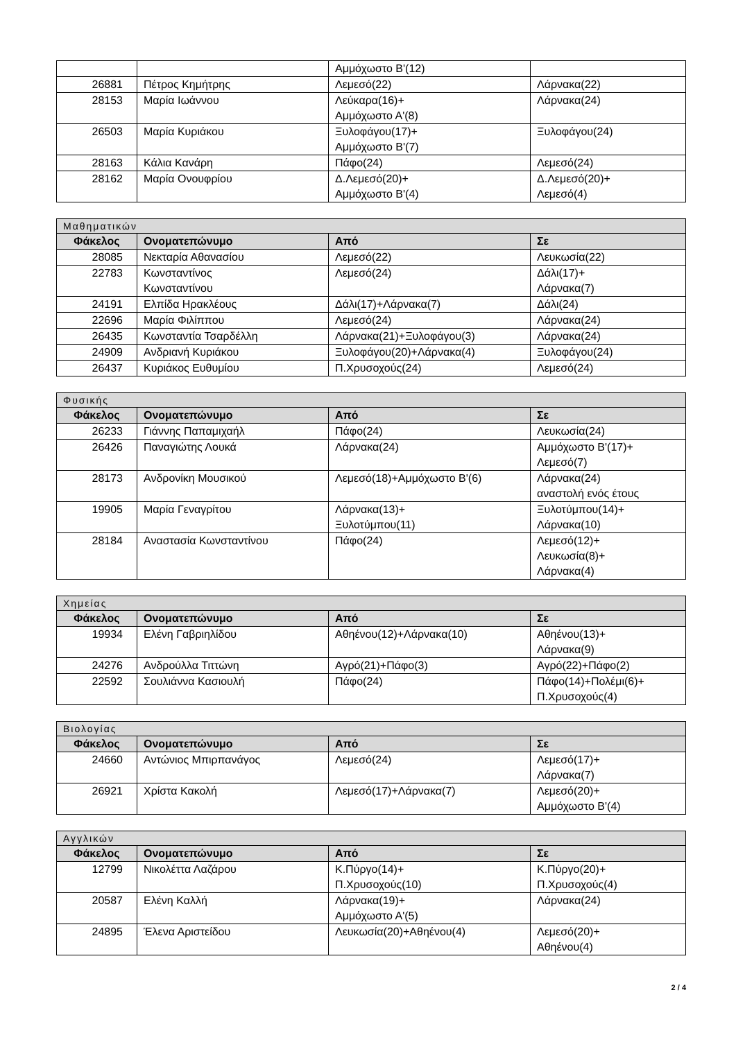| | | Αμμόχωστο Β'(12) | |
| 26881 | Πέτρος Κημήτρης | Λεμεσό(22) | Λάρνακα(22) |
| 28153 | Μαρία Ιωάννου | Λεύκαρα(16)+ Αμμόχωστο Α'(8) | Λάρνακα(24) |
| 26503 | Μαρία Κυριάκου | Ξυλοφάγου(17)+ Αμμόχωστο Β'(7) | Ξυλοφάγου(24) |
| 28163 | Κάλια Κανάρη | Πάφο(24) | Λεμεσό(24) |
| 28162 | Μαρία Ονουφρίου | Δ.Λεμεσό(20)+ Αμμόχωστο Β'(4) | Δ.Λεμεσό(20)+ Λεμεσό(4) |
| Μαθηματικών | | | |
| Φάκελος | Ονοματεπώνυμο | Από | Σε |
| 28085 | Νεκταρία Αθανασίου | Λεμεσό(22) | Λευκωσία(22) |
| 22783 | Κωνσταντίνος Κωνσταντίνου | Λεμεσό(24) | Δάλι(17)+ Λάρνακα(7) |
| 24191 | Ελπίδα Ηρακλέους | Δάλι(17)+Λάρνακα(7) | Δάλι(24) |
| 22696 | Μαρία Φιλίππου | Λεμεσό(24) | Λάρνακα(24) |
| 26435 | Κωνσταντία Τσαρδέλλη | Λάρνακα(21)+Ξυλοφάγου(3) | Λάρνακα(24) |
| 24909 | Ανδριανή Κυριάκου | Ξυλοφάγου(20)+Λάρνακα(4) | Ξυλοφάγου(24) |
| 26437 | Κυριάκος Ευθυμίου | Π.Χρυσοχούς(24) | Λεμεσό(24) |
| Φυσικής | | | |
| Φάκελος | Ονοματεπώνυμο | Από | Σε |
| 26233 | Γιάννης Παπαμιχαήλ | Πάφο(24) | Λευκωσία(24) |
| 26426 | Παναγιώτης Λουκά | Λάρνακα(24) | Αμμόχωστο Β'(17)+ Λεμεσό(7) |
| 28173 | Ανδρονίκη Μουσικού | Λεμεσό(18)+Αμμόχωστο Β'(6) | Λάρνακα(24) αναστολή ενός έτους |
| 19905 | Μαρία Γεναγρίτου | Λάρνακα(13)+ Ξυλοτύμπου(11) | Ξυλοτύμπου(14)+ Λάρνακα(10) |
| 28184 | Αναστασία Κωνσταντίνου | Πάφο(24) | Λεμεσό(12)+ Λευκωσία(8)+ Λάρνακα(4) |
| Χημείας | | | |
| Φάκελος | Ονοματεπώνυμο | Από | Σε |
| 19934 | Ελένη Γαβριηλίδου | Αθηένου(12)+Λάρνακα(10) | Αθηένου(13)+ Λάρνακα(9) |
| 24276 | Ανδρούλλα Τιττώνη | Αγρό(21)+Πάφο(3) | Αγρό(22)+Πάφο(2) |
| 22592 | Σουλιάννα Κασιουλή | Πάφο(24) | Πάφο(14)+Πολέμι(6)+ Π.Χρυσοχούς(4) |
| Βιολογίας | | | |
| Φάκελος | Ονοματεπώνυμο | Από | Σε |
| 24660 | Αντώνιος Μπιρπανάγος | Λεμεσό(24) | Λεμεσό(17)+ Λάρνακα(7) |
| 26921 | Χρίστα Κακολή | Λεμεσό(17)+Λάρνακα(7) | Λεμεσό(20)+ Αμμόχωστο Β'(4) |
| Αγγλικών | | | |
| Φάκελος | Ονοματεπώνυμο | Από | Σε |
| 12799 | Νικολέττα Λαζάρου | Κ.Πύργο(14)+ Π.Χρυσοχούς(10) | Κ.Πύργο(20)+ Π.Χρυσοχούς(4) |
| 20587 | Ελένη Καλλή | Λάρνακα(19)+ Αμμόχωστο Α'(5) | Λάρνακα(24) |
| 24895 | Έλενα Αριστείδου | Λευκωσία(20)+Αθηένου(4) | Λεμεσό(20)+ Αθηένου(4) |
2 / 4